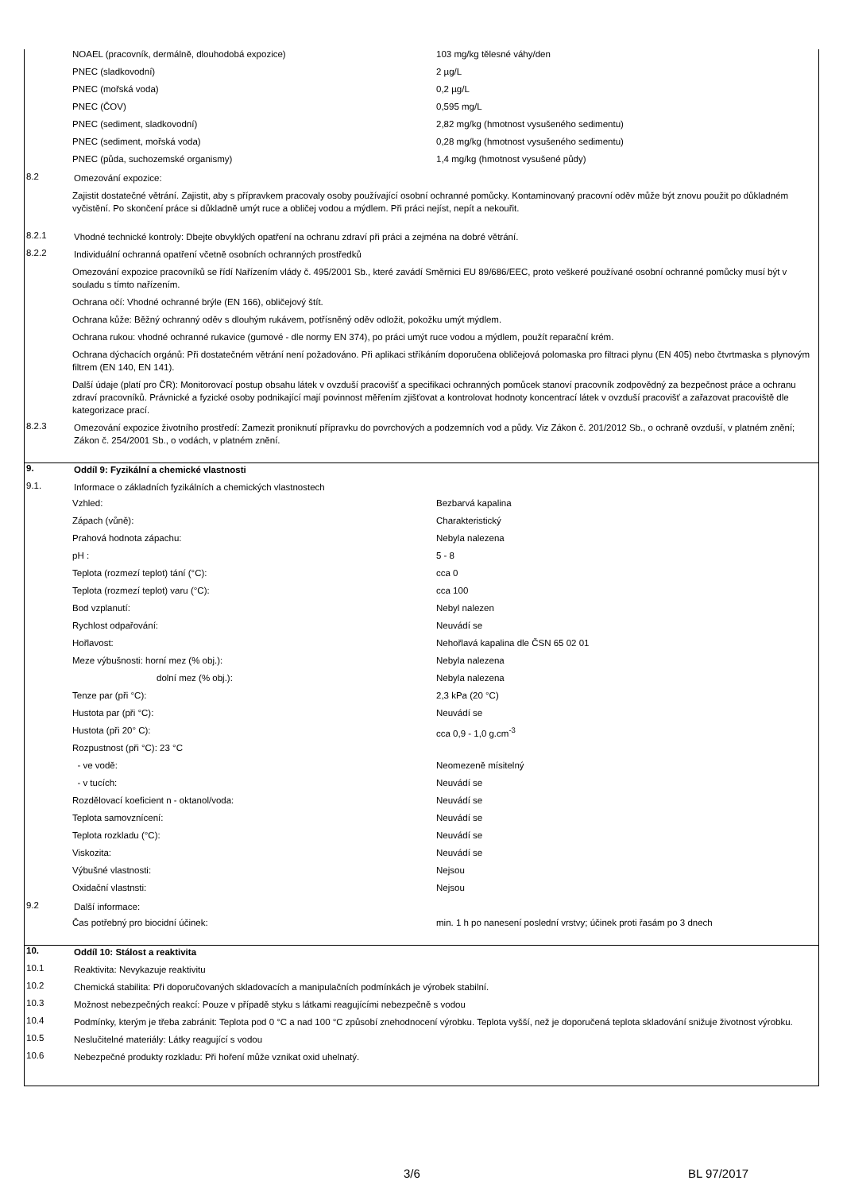NOAEL (pracovník, dermálně, dlouhodobá expozice) 103 mg/kg tělesné váhy/den
PNEC (sladkovodní) 2 µg/L
PNEC (mořská voda) 0,2 µg/L
PNEC (ČOV) 0,595 mg/L
PNEC (sediment, sladkovodní) 2,82 mg/kg (hmotnost vysušeného sedimentu)
PNEC (sediment, mořská voda) 0,28 mg/kg (hmotnost vysušeného sedimentu)
PNEC (půda, suchozemské organismy) 1,4 mg/kg (hmotnost vysušené půdy)
8.2 Omezování expozice:
Zajistit dostatečné větrání. Zajistit, aby s přípravkem pracovaly osoby používající osobní ochranné pomůcky. Kontaminovaný pracovní oděv může být znovu použit po důkladném vyčistění. Po skončení práce si důkladně umýt ruce a obličej vodou a mýdlem. Při práci nejíst, nepít a nekouřit.
8.2.1 Vhodné technické kontroly: Dbejte obvyklých opatření na ochranu zdraví při práci a zejména na dobré větrání.
8.2.2 Individuální ochranná opatření včetně osobních ochranných prostředků
Omezování expozice pracovníků se řídí Nařízením vlády č. 495/2001 Sb., které zavádí Směrnici EU 89/686/EEC, proto veškeré používané osobní ochranné pomůcky musí být v souladu s tímto nařízením.
Ochrana očí: Vhodné ochranné brýle (EN 166), obličejový štít.
Ochrana kůže: Běžný ochranný oděv s dlouhým rukávem, potřísněný oděv odložit, pokožku umýt mýdlem.
Ochrana rukou: vhodné ochranné rukavice (gumové - dle normy EN 374), po práci umýt ruce vodou a mýdlem, použít reparační krém.
Ochrana dýchacích orgánů: Při dostatečném větrání není požadováno. Při aplikaci stříkáním doporučena obličejová polomaska pro filtraci plynu (EN 405) nebo čtvrtmaska s plynovým filtrem (EN 140, EN 141).
Další údaje (platí pro ČR): Monitorovací postup obsahu látek v ovzduší pracovišť a specifikaci ochranných pomůcek stanoví pracovník zodpovědný za bezpečnost práce a ochranu zdraví pracovníků. Právnické a fyzické osoby podnikající mají povinnost měřením zjišťovat a kontrolovat hodnoty koncentrací látek v ovzduší pracovišť a zařazovat pracoviště dle kategorizace prací.
8.2.3 Omezování expozice životního prostředí: Zamezit proniknutí přípravku do povrchových a podzemních vod a půdy. Viz Zákon č. 201/2012 Sb., o ochraně ovzduší, v platném znění; Zákon č. 254/2001 Sb., o vodách, v platném znění.
9. Oddíl 9: Fyzikální a chemické vlastnosti
9.1. Informace o základních fyzikálních a chemických vlastnostech
Vzhled: Bezbarvá kapalina
Zápach (vůně): Charakteristický
Prahová hodnota zápachu: Nebyla nalezena
pH : 5 - 8
Teplota (rozmezí teplot) tání (°C): cca 0
Teplota (rozmezí teplot) varu (°C): cca 100
Bod vzplanutí: Nebyl nalezen
Rychlost odpařování: Neuvádí se
Hořlavost: Nehořlavá kapalina dle ČSN 65 02 01
Meze výbušnosti: horní mez (% obj.): Nebyla nalezena
dolní mez (% obj.): Nebyla nalezena
Tenze par (při °C): 2,3 kPa (20 °C)
Hustota par (při °C): Neuvádí se
Hustota (při 20° C): cca 0,9 - 1,0 g.cm<sup>-3</sup>
Rozpustnost (při °C): 23 °C
- ve vodě: Neomezeně mísitelný
- v tucích: Neuvádí se
Rozdělovací koeficient n - oktanol/voda: Neuvádí se
Teplota samovznícení: Neuvádí se
Teplota rozkladu (°C): Neuvádí se
Viskozita: Neuvádí se
Výbušné vlastnosti: Nejsou
Oxidační vlastnsti: Nejsou
9.2 Další informace:
Čas potřebný pro biocidní účinek: min. 1 h po nanesení poslední vrstvy; účinek proti řasám po 3 dnech
10. Oddíl 10: Stálost a reaktivita
10.1 Reaktivita: Nevykazuje reaktivitu
10.2 Chemická stabilita: Při doporučovaných skladovacích a manipulačních podmínkách je výrobek stabilní.
10.3 Možnost nebezpečných reakcí: Pouze v případě styku s látkami reagujícími nebezpečně s vodou
10.4 Podmínky, kterým je třeba zabránit: Teplota pod 0 °C a nad 100 °C způsobí znehodnocení výrobku. Teplota vyšší, než je doporučená teplota skladování snižuje životnost výrobku.
10.5 Neslučitelné materiály: Látky reagující s vodou
10.6 Nebezpečné produkty rozkladu: Při hoření může vznikat oxid uhelnatý.
3/6 BL 97/2017